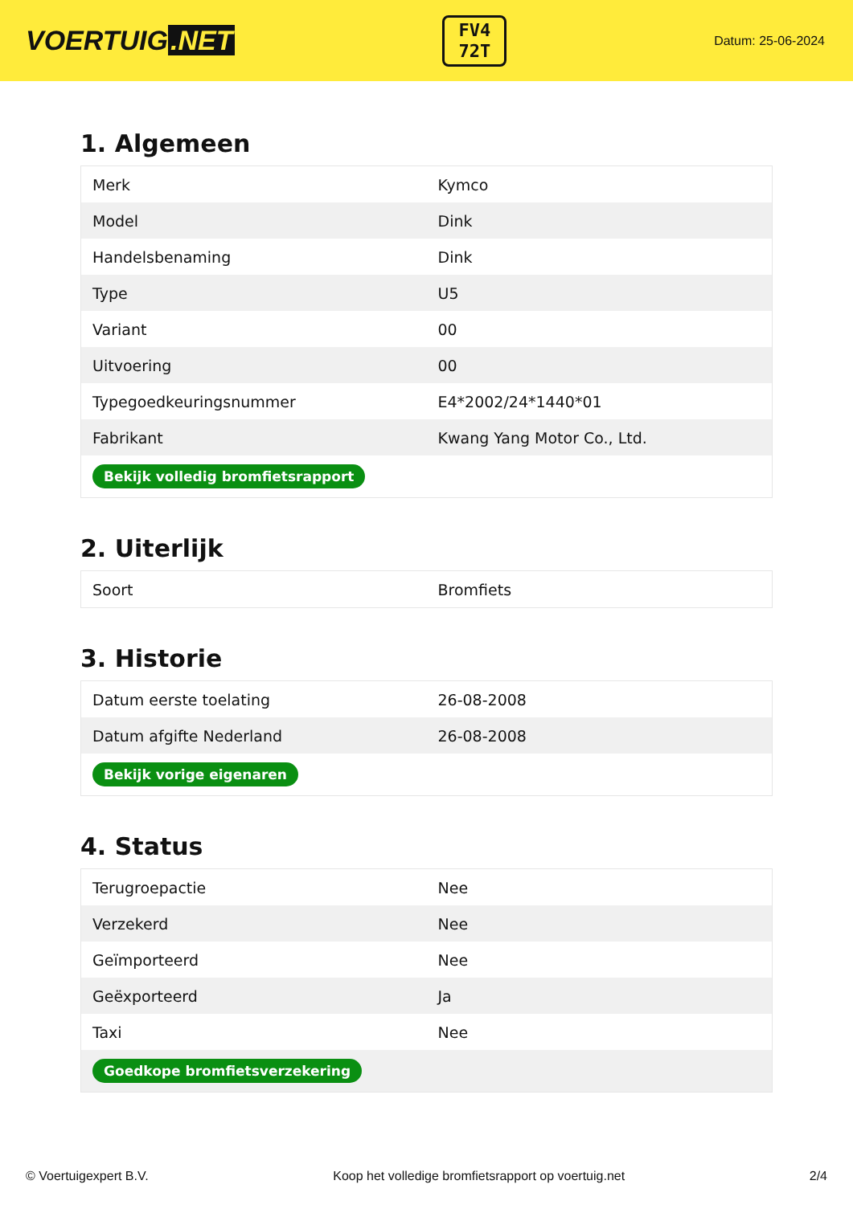VOERTUIG.NET
FV4
72T
Datum: 25-06-2024
1. Algemeen
| Merk | Kymco |
| Model | Dink |
| Handelsbenaming | Dink |
| Type | U5 |
| Variant | 00 |
| Uitvoering | 00 |
| Typegoedkeuringsnummer | E4*2002/24*1440*01 |
| Fabrikant | Kwang Yang Motor Co., Ltd. |
| Bekijk volledig bromfietsrapport | |
2. Uiterlijk
| Soort | Bromfiets |
3. Historie
| Datum eerste toelating | 26-08-2008 |
| Datum afgifte Nederland | 26-08-2008 |
| Bekijk vorige eigenaren | |
4. Status
| Terugroepactie | Nee |
| Verzekerd | Nee |
| Geïmporteerd | Nee |
| Geëxporteerd | Ja |
| Taxi | Nee |
| Goedkope bromfietsverzekering | |
© Voertuigexpert B.V. Koop het volledige bromfietsrapport op voertuig.net 2/4